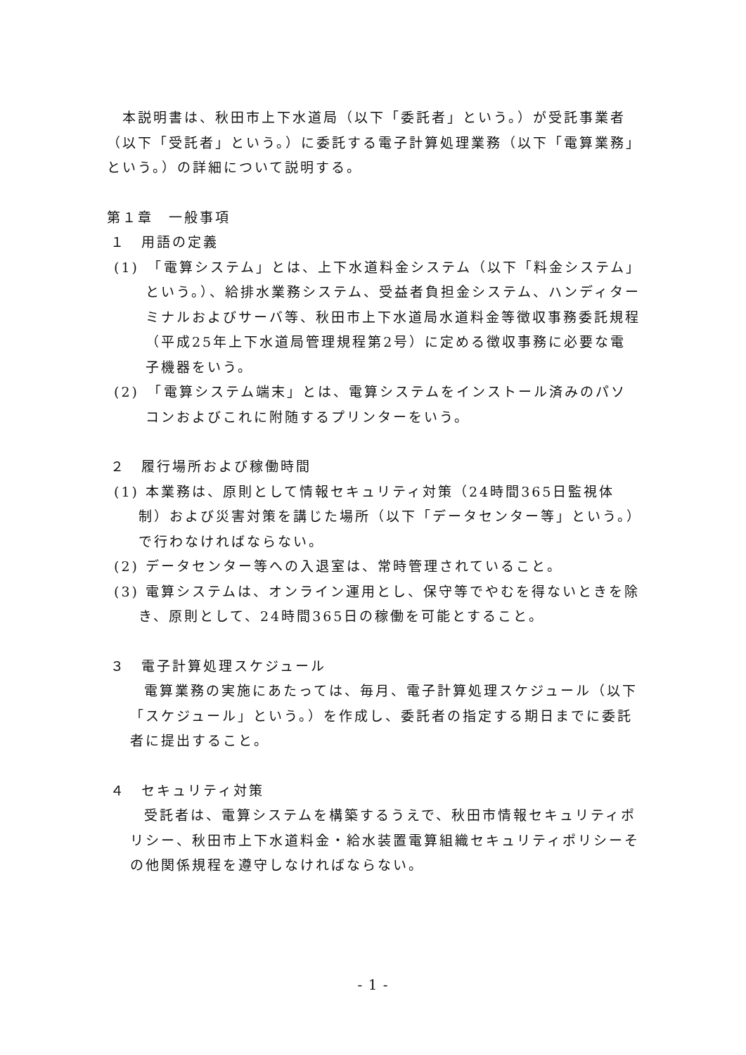本説明書は、秋田市上下水道局（以下「委託者」という。）が受託事業者（以下「受託者」という。）に委託する電子計算処理業務（以下「電算業務」という。）の詳細について説明する。
第１章　一般事項
１　用語の定義
(1)　「電算システム」とは、上下水道料金システム（以下「料金システム」という。）、給排水業務システム、受益者負担金システム、ハンディターミナルおよびサーバ等、秋田市上下水道局水道料金等徴収事務委託規程（平成25年上下水道局管理規程第2号）に定める徴収事務に必要な電子機器をいう。
(2)　「電算システム端末」とは、電算システムをインストール済みのパソコンおよびこれに附随するプリンターをいう。
２　履行場所および稼働時間
(1) 本業務は、原則として情報セキュリティ対策（24時間365日監視体制）および災害対策を講じた場所（以下「データセンター等」という。）で行わなければならない。
(2) データセンター等への入退室は、常時管理されていること。
(3) 電算システムは、オンライン運用とし、保守等でやむを得ないときを除き、原則として、24時間365日の稼働を可能とすること。
３　電子計算処理スケジュール
電算業務の実施にあたっては、毎月、電子計算処理スケジュール（以下「スケジュール」という。）を作成し、委託者の指定する期日までに委託者に提出すること。
４　セキュリティ対策
受託者は、電算システムを構築するうえで、秋田市情報セキュリティポリシー、秋田市上下水道料金・給水装置電算組織セキュリティポリシーその他関係規程を遵守しなければならない。
- 1 -